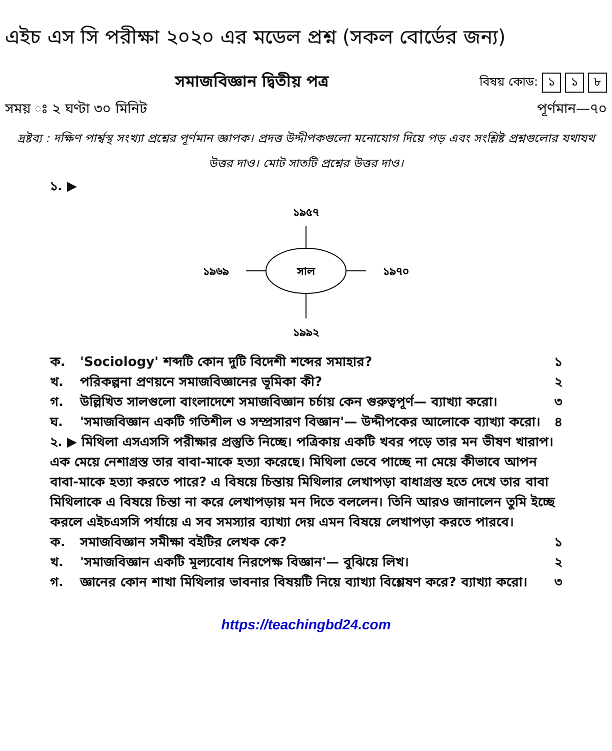এইচ এস সি পরীক্ষা ২০২০ এর মডেল প্রশ্ন (সকল বোর্ডের জন্য)
সমাজবিজ্ঞান দ্বিতীয় পত্র
বিষয় কোড: ১ ১ ৮
সময় ঃ ২ ঘণ্টা ৩০ মিনিট পূর্ণমান—৭০
দ্রষ্টব্য : দক্ষিণ পার্শ্বস্থ সংখ্যা প্রশ্নের পূর্ণমান জ্ঞাপক। প্রদত্ত উদ্দীপকগুলো মনোযোগ দিয়ে পড় এবং সংশ্লিষ্ট প্রশ্নগুলোর যথাযথ উত্তর দাও। মোট সাতটি প্রশ্নের উত্তর দাও।
১. ▶
১৯৫৭
সাল
১৯৬৯
১৯৭০
১৯৯২
ক. 'Sociology' শব্দটি কোন দুটি বিদেশী শব্দের সমাহার? ১
খ. পরিকল্পনা প্রণয়নে সমাজবিজ্ঞানের ভূমিকা কী? ২
গ. উল্লিখিত সালগুলো বাংলাদেশে সমাজবিজ্ঞান চর্চায় কেন গুরুত্বপূর্ণ— ব্যাখ্যা করো। ৩
ঘ. 'সমাজবিজ্ঞান একটি গতিশীল ও সম্প্রসারণ বিজ্ঞান'— উদ্দীপকের আলোকে ব্যাখ্যা করো। ৪
২. ▶ মিথিলা এসএসসি পরীক্ষার প্রস্তুতি নিচ্ছে। পত্রিকায় একটি খবর পড়ে তার মন ভীষণ খারাপ। এক মেয়ে নেশাগ্রস্ত তার বাবা-মাকে হত্যা করেছে। মিথিলা ভেবে পাচ্ছে না মেয়ে কীভাবে আপন বাবা-মাকে হত্যা করতে পারে? এ বিষয়ে চিন্তায় মিথিলার লেখাপড়া বাধাগ্রস্ত হতে দেখে তার বাবা মিথিলাকে এ বিষয়ে চিন্তা না করে লেখাপড়ায় মন দিতে বললেন। তিনি আরও জানালেন তুমি ইচ্ছে করলে এইচএসসি পর্যায়ে এ সব সমস্যার ব্যাখ্যা দেয় এমন বিষয়ে লেখাপড়া করতে পারবে।
ক. সমাজবিজ্ঞান সমীক্ষা বইটির লেখক কে? ১
খ. 'সমাজবিজ্ঞান একটি মূল্যবোধ নিরপেক্ষ বিজ্ঞান'— বুঝিয়ে লিখ। ২
গ. জ্ঞানের কোন শাখা মিথিলার ভাবনার বিষয়টি নিয়ে ব্যাখ্যা বিশ্লেষণ করে? ব্যাখ্যা করো। ৩
https://teachingbd24.com